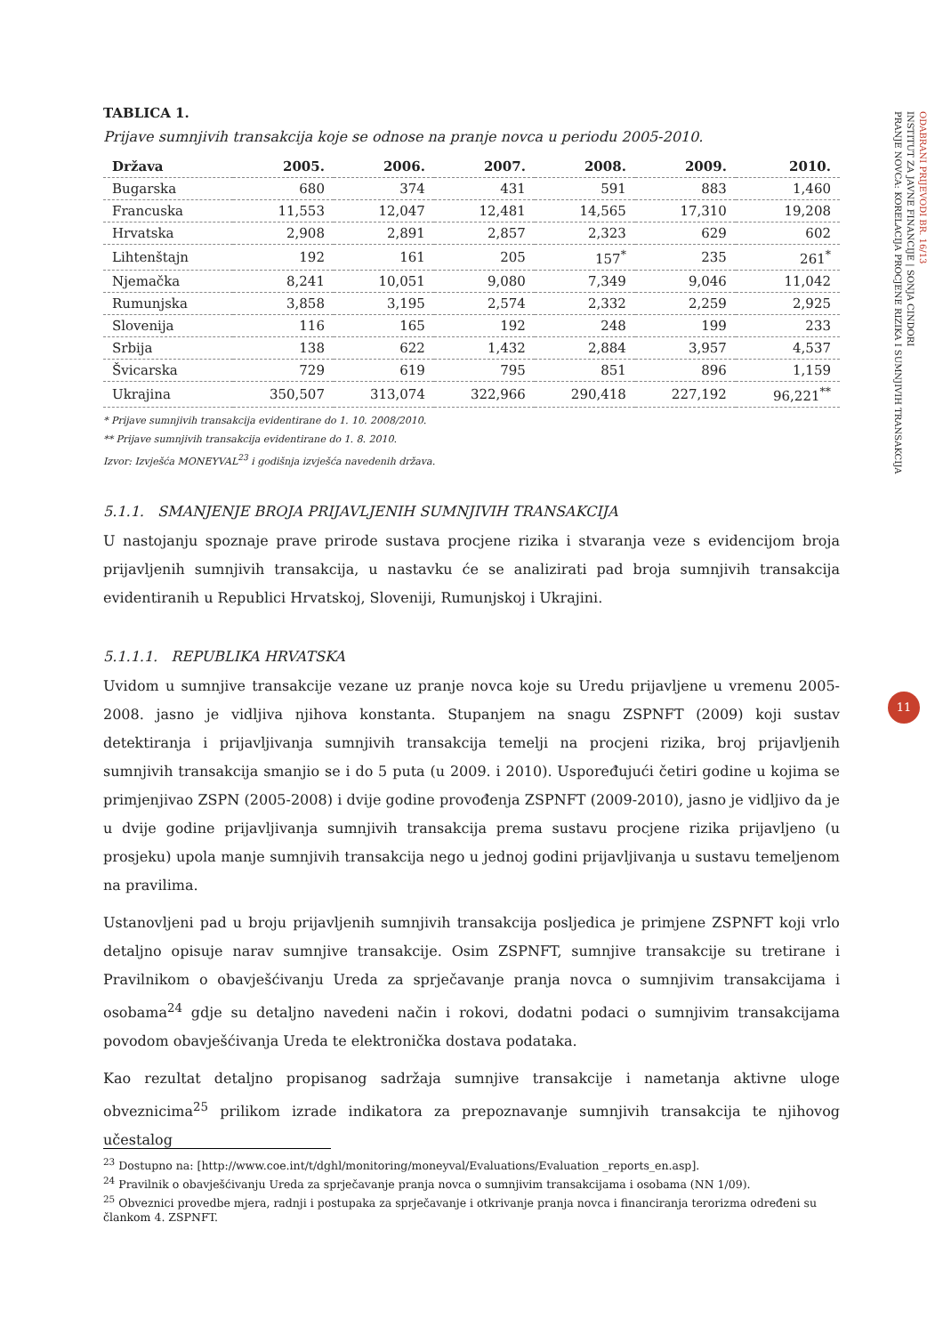TABLICA 1.
Prijave sumnjivih transakcija koje se odnose na pranje novca u periodu 2005-2010.
| Država | 2005. | 2006. | 2007. | 2008. | 2009. | 2010. |
| --- | --- | --- | --- | --- | --- | --- |
| Bugarska | 680 | 374 | 431 | 591 | 883 | 1,460 |
| Francuska | 11,553 | 12,047 | 12,481 | 14,565 | 17,310 | 19,208 |
| Hrvatska | 2,908 | 2,891 | 2,857 | 2,323 | 629 | 602 |
| Lihtenštajn | 192 | 161 | 205 | 157<sup>*</sup> | 235 | 261<sup>*</sup> |
| Njemačka | 8,241 | 10,051 | 9,080 | 7,349 | 9,046 | 11,042 |
| Rumunjska | 3,858 | 3,195 | 2,574 | 2,332 | 2,259 | 2,925 |
| Slovenija | 116 | 165 | 192 | 248 | 199 | 233 |
| Srbija | 138 | 622 | 1,432 | 2,884 | 3,957 | 4,537 |
| Švicarska | 729 | 619 | 795 | 851 | 896 | 1,159 |
| Ukrajina | 350,507 | 313,074 | 322,966 | 290,418 | 227,192 | 96,221<sup>**</sup> |
* Prijave sumnjivih transakcija evidentirane do 1. 10. 2008/2010.
** Prijave sumnjivih transakcija evidentirane do 1. 8. 2010.
Izvor: Izvješća MONEYVAL<sup>23</sup> i godišnja izvješća navedenih država.
5.1.1. SMANJENJE BROJA PRIJAVLJENIH SUMNJIVIH TRANSAKCIJA
U nastojanju spoznaje prave prirode sustava procjene rizika i stvaranja veze s evidencijom broja prijavljenih sumnjivih transakcija, u nastavku će se analizirati pad broja sumnjivih transakcija evidentiranih u Republici Hrvatskoj, Sloveniji, Rumunjskoj i Ukrajini.
5.1.1.1. REPUBLIKA HRVATSKA
Uvidom u sumnjive transakcije vezane uz pranje novca koje su Uredu prijavljene u vremenu 2005-2008. jasno je vidljiva njihova konstanta. Stupanjem na snagu ZSPNFT (2009) koji sustav detektiranja i prijavljivanja sumnjivih transakcija temelji na procjeni rizika, broj prijavljenih sumnjivih transakcija smanjio se i do 5 puta (u 2009. i 2010). Uspoređujući četiri godine u kojima se primjenjivao ZSPN (2005-2008) i dvije godine provođenja ZSPNFT (2009-2010), jasno je vidljivo da je u dvije godine prijavljivanja sumnjivih transakcija prema sustavu procjene rizika prijavljeno (u prosjeku) upola manje sumnjivih transakcija nego u jednoj godini prijavljivanja u sustavu temeljenom na pravilima.
Ustanovljeni pad u broju prijavljenih sumnjivih transakcija posljedica je primjene ZSPNFT koji vrlo detaljno opisuje narav sumnjive transakcije. Osim ZSPNFT, sumnjive transakcije su tretirane i Pravilnikom o obavješćivanju Ureda za sprječavanje pranja novca o sumnjivim transakcijama i osobama<sup>24</sup> gdje su detaljno navedeni način i rokovi, dodatni podaci o sumnjivim transakcijama povodom obavješćivanja Ureda te elektronička dostava podataka.
Kao rezultat detaljno propisanog sadržaja sumnjive transakcije i nametanja aktivne uloge obveznicima<sup>25</sup> prilikom izrade indikatora za prepoznavanje sumnjivih transakcija te njihovog učestalog
<sup>23</sup> Dostupno na: [http://www.coe.int/t/dghl/monitoring/moneyval/Evaluations/Evaluation _reports_en.asp].
<sup>24</sup> Pravilnik o obavješćivanju Ureda za sprječavanje pranja novca o sumnjivim transakcijama i osobama (NN 1/09).
<sup>25</sup> Obveznici provedbe mjera, radnji i postupaka za sprječavanje i otkrivanje pranja novca i financiranja terorizma određeni su člankom 4. ZSPNFT.
ODABRANI PRIJEVODI BR. 16/13
INSTITUT ZA JAVNE FINANCIJE | SONJA CINDORI
PRANJE NOVCA: KORELACIJA PROCJENE RIZIKA I SUMNJIVIH TRANSAKCIJA
11